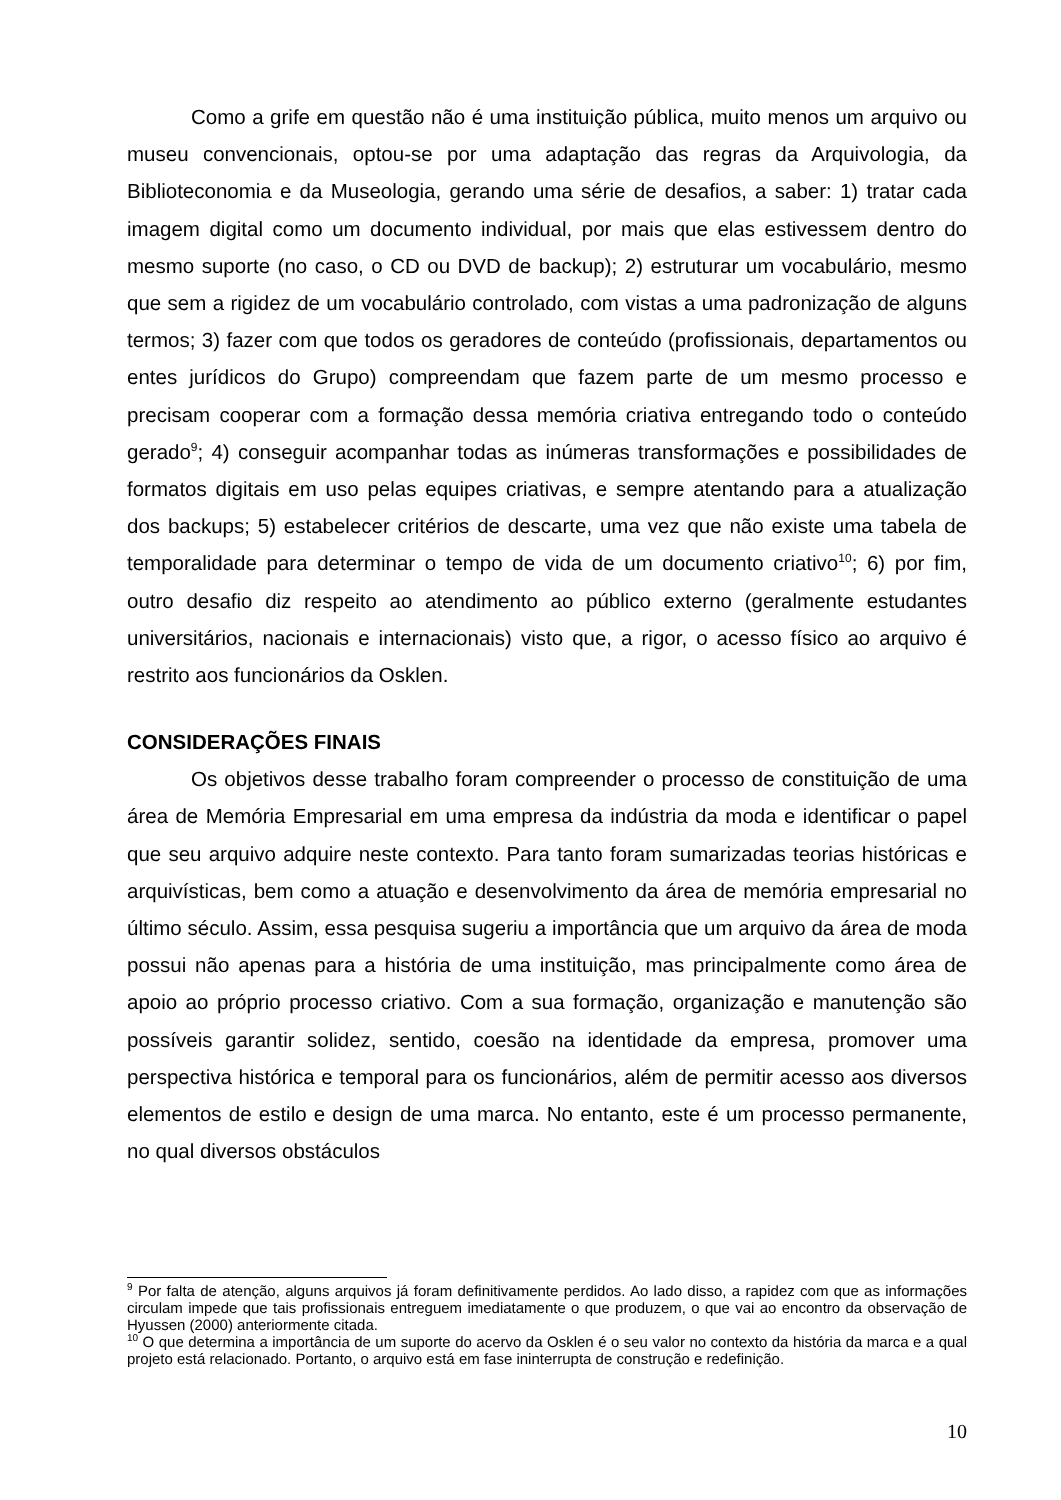Como a grife em questão não é uma instituição pública, muito menos um arquivo ou museu convencionais, optou-se por uma adaptação das regras da Arquivologia, da Biblioteconomia e da Museologia, gerando uma série de desafios, a saber: 1) tratar cada imagem digital como um documento individual, por mais que elas estivessem dentro do mesmo suporte (no caso, o CD ou DVD de backup); 2) estruturar um vocabulário, mesmo que sem a rigidez de um vocabulário controlado, com vistas a uma padronização de alguns termos; 3) fazer com que todos os geradores de conteúdo (profissionais, departamentos ou entes jurídicos do Grupo) compreendam que fazem parte de um mesmo processo e precisam cooperar com a formação dessa memória criativa entregando todo o conteúdo gerado<sup>9</sup>; 4) conseguir acompanhar todas as inúmeras transformações e possibilidades de formatos digitais em uso pelas equipes criativas, e sempre atentando para a atualização dos backups; 5) estabelecer critérios de descarte, uma vez que não existe uma tabela de temporalidade para determinar o tempo de vida de um documento criativo<sup>10</sup>; 6) por fim, outro desafio diz respeito ao atendimento ao público externo (geralmente estudantes universitários, nacionais e internacionais) visto que, a rigor, o acesso físico ao arquivo é restrito aos funcionários da Osklen.
CONSIDERAÇÕES FINAIS
Os objetivos desse trabalho foram compreender o processo de constituição de uma área de Memória Empresarial em uma empresa da indústria da moda e identificar o papel que seu arquivo adquire neste contexto. Para tanto foram sumarizadas teorias históricas e arquivísticas, bem como a atuação e desenvolvimento da área de memória empresarial no último século. Assim, essa pesquisa sugeriu a importância que um arquivo da área de moda possui não apenas para a história de uma instituição, mas principalmente como área de apoio ao próprio processo criativo. Com a sua formação, organização e manutenção são possíveis garantir solidez, sentido, coesão na identidade da empresa, promover uma perspectiva histórica e temporal para os funcionários, além de permitir acesso aos diversos elementos de estilo e design de uma marca. No entanto, este é um processo permanente, no qual diversos obstáculos
<sup>9</sup> Por falta de atenção, alguns arquivos já foram definitivamente perdidos. Ao lado disso, a rapidez com que as informações circulam impede que tais profissionais entreguem imediatamente o que produzem, o que vai ao encontro da observação de Hyussen (2000) anteriormente citada.
<sup>10</sup> O que determina a importância de um suporte do acervo da Osklen é o seu valor no contexto da história da marca e a qual projeto está relacionado. Portanto, o arquivo está em fase ininterrupta de construção e redefinição.
10